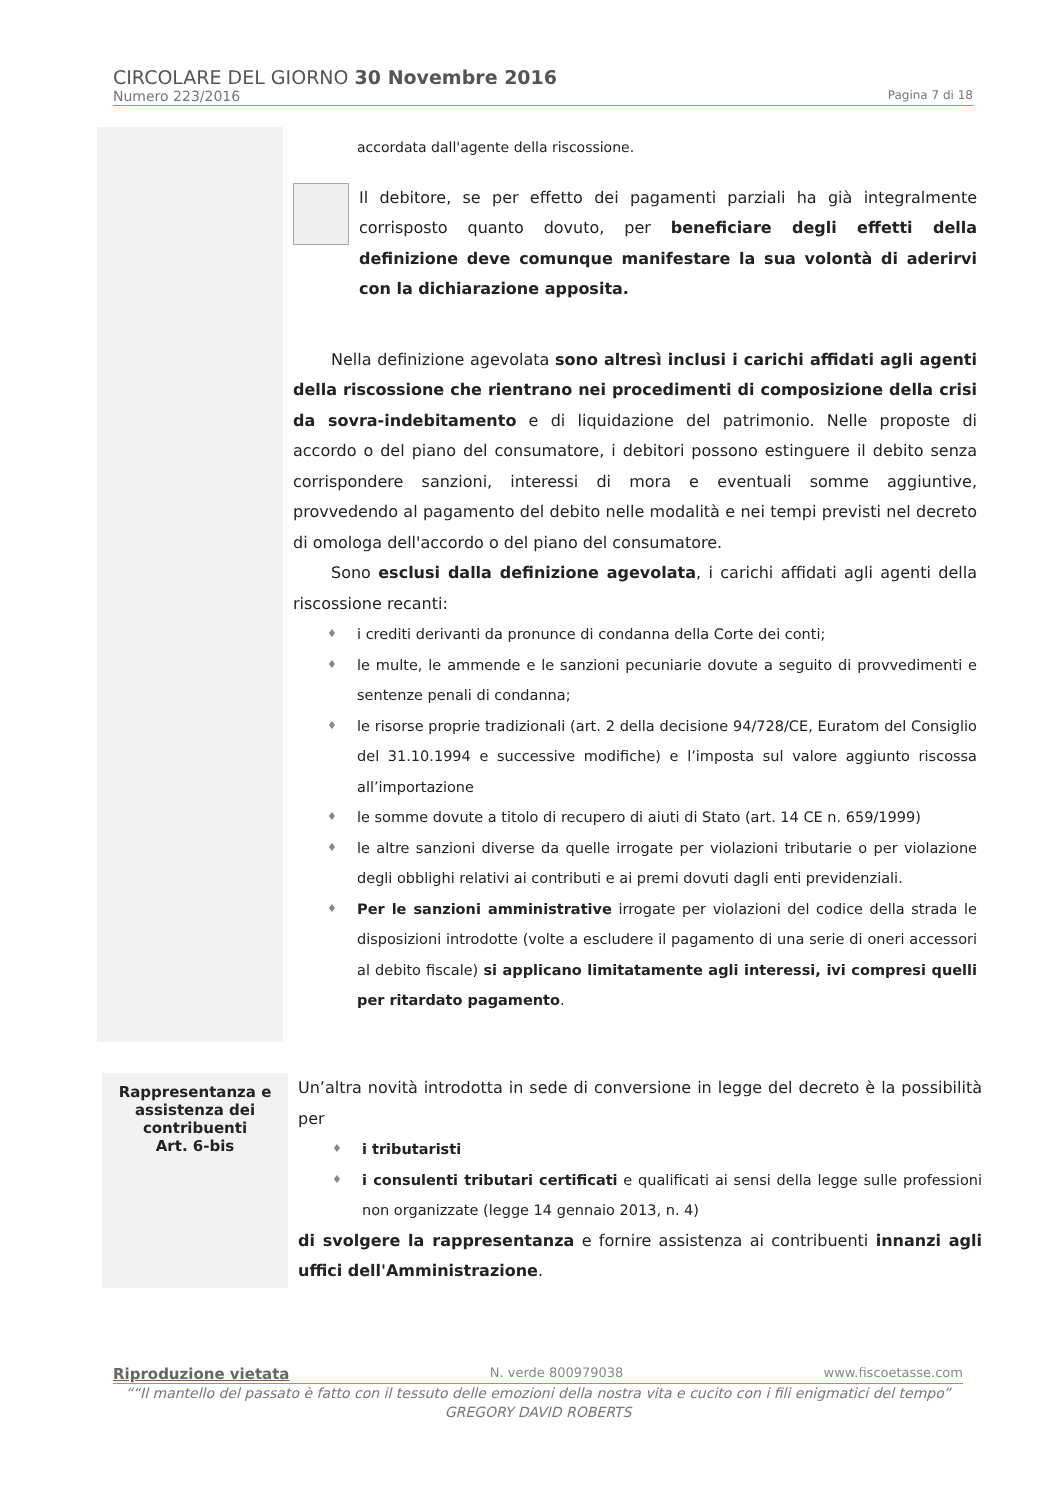CIRCOLARE DEL GIORNO 30 Novembre 2016
Numero 223/2016 Pagina 7 di 18
accordata dall'agente della riscossione.
Il debitore, se per effetto dei pagamenti parziali ha già integralmente corrisposto quanto dovuto, per beneficiare degli effetti della definizione deve comunque manifestare la sua volontà di aderirvi con la dichiarazione apposita.
Nella definizione agevolata sono altresì inclusi i carichi affidati agli agenti della riscossione che rientrano nei procedimenti di composizione della crisi da sovra-indebitamento e di liquidazione del patrimonio. Nelle proposte di accordo o del piano del consumatore, i debitori possono estinguere il debito senza corrispondere sanzioni, interessi di mora e eventuali somme aggiuntive, provvedendo al pagamento del debito nelle modalità e nei tempi previsti nel decreto di omologa dell'accordo o del piano del consumatore.
Sono esclusi dalla definizione agevolata, i carichi affidati agli agenti della riscossione recanti:
♦ i crediti derivanti da pronunce di condanna della Corte dei conti;
♦ le multe, le ammende e le sanzioni pecuniarie dovute a seguito di provvedimenti e sentenze penali di condanna;
♦ le risorse proprie tradizionali (art. 2 della decisione 94/728/CE, Euratom del Consiglio del 31.10.1994 e successive modifiche) e l’imposta sul valore aggiunto riscossa all’importazione
♦ le somme dovute a titolo di recupero di aiuti di Stato (art. 14 CE n. 659/1999)
♦ le altre sanzioni diverse da quelle irrogate per violazioni tributarie o per violazione degli obblighi relativi ai contributi e ai premi dovuti dagli enti previdenziali.
♦ Per le sanzioni amministrative irrogate per violazioni del codice della strada le disposizioni introdotte (volte a escludere il pagamento di una serie di oneri accessori al debito fiscale) si applicano limitatamente agli interessi, ivi compresi quelli per ritardato pagamento.
Rappresentanza e assistenza dei contribuenti
Art. 6-bis
Un’altra novità introdotta in sede di conversione in legge del decreto è la possibilità per
♦ i tributaristi
♦ i consulenti tributari certificati e qualificati ai sensi della legge sulle professioni non organizzate (legge 14 gennaio 2013, n. 4)
di svolgere la rappresentanza e fornire assistenza ai contribuenti innanzi agli uffici dell'Amministrazione.
Riproduzione vietata N. verde 800979038 www.fiscoetasse.com
““Il mantello del passato è fatto con il tessuto delle emozioni della nostra vita e cucito con i fili enigmatici del tempo”
GREGORY DAVID ROBERTS